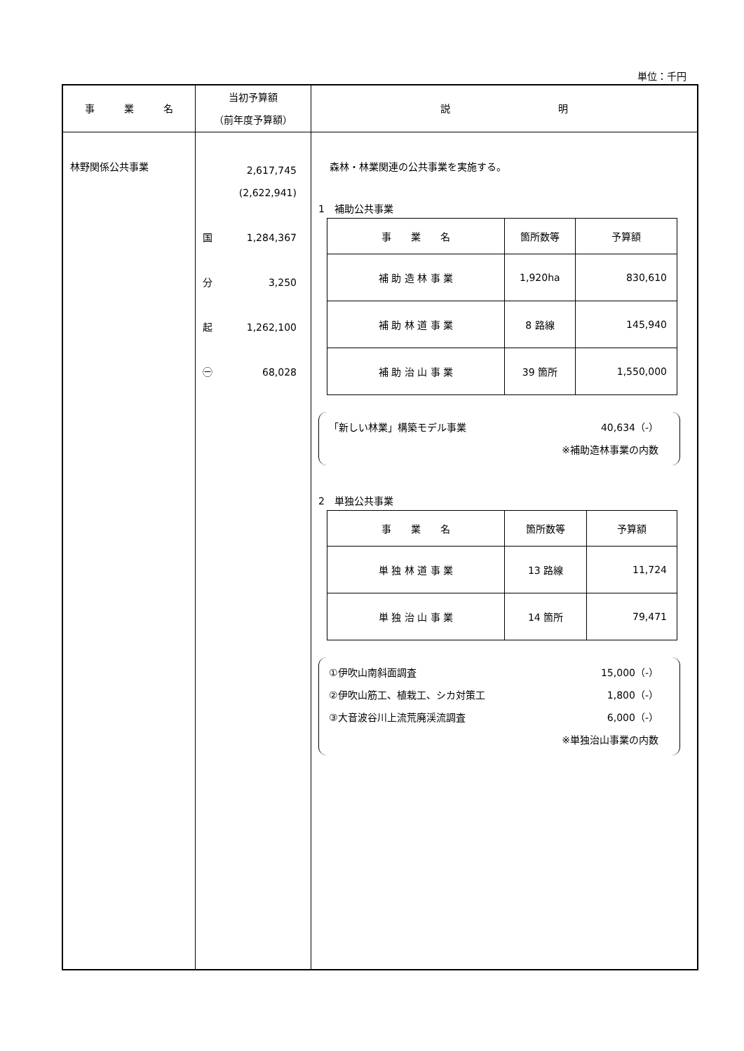単位：千円
| 事 業 名 | 当初予算額 （前年度予算額） | 説 明 |
| --- | --- | --- |
| 林野関係公共事業 | 2,617,745 (2,622,941) 国 1,284,367 分 3,250 起 1,262,100 ㊀ 68,028 | 森林・林業関連の公共事業を実施する。 1 補助公共事業 / 事 業 名 / 箇所数等 / 予算額 / / 補 助 造 林 事 業 / 1,920ha / 830,610 / / 補 助 林 道 事 業 / 8 路線 / 145,940 / / 補 助 治 山 事 業 / 39 箇所 / 1,550,000 / 「新しい林業」構築モデル事業 40,634（-） ※補助造林事業の内数 2 単独公共事業 / 事 業 名 / 箇所数等 / 予算額 / / 単 独 林 道 事 業 / 13 路線 / 11,724 / / 単 独 治 山 事 業 / 14 箇所 / 79,471 / ①伊吹山南斜面調査 15,000（-） ②伊吹山筋工、植栽工、シカ対策工 1,800（-） ③大音波谷川上流荒廃渓流調査 6,000（-） ※単独治山事業の内数 |